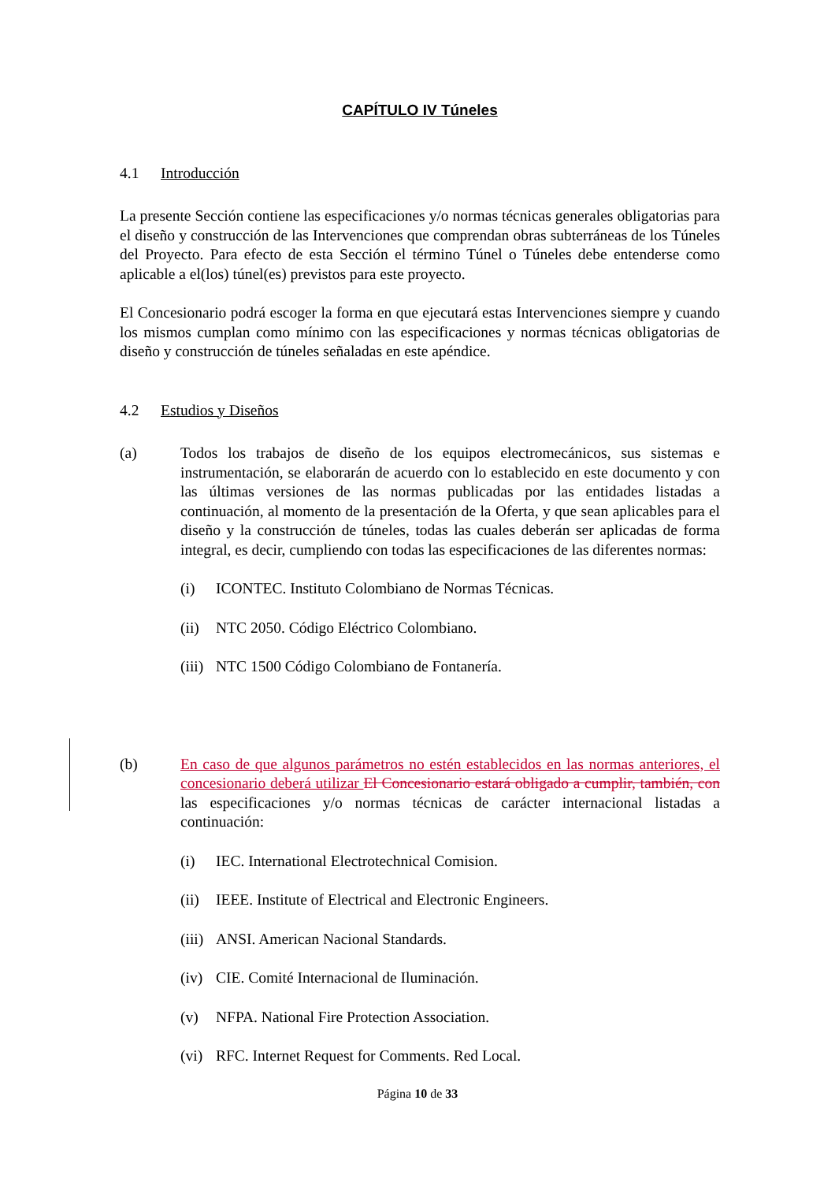CAPÍTULO IV Túneles
4.1 Introducción
La presente Sección contiene las especificaciones y/o normas técnicas generales obligatorias para el diseño y construcción de las Intervenciones que comprendan obras subterráneas de los Túneles del Proyecto. Para efecto de esta Sección el término Túnel o Túneles debe entenderse como aplicable a el(los) túnel(es) previstos para este proyecto.
El Concesionario podrá escoger la forma en que ejecutará estas Intervenciones siempre y cuando los mismos cumplan como mínimo con las especificaciones y normas técnicas obligatorias de diseño y construcción de túneles señaladas en este apéndice.
4.2 Estudios y Diseños
(a) Todos los trabajos de diseño de los equipos electromecánicos, sus sistemas e instrumentación, se elaborarán de acuerdo con lo establecido en este documento y con las últimas versiones de las normas publicadas por las entidades listadas a continuación, al momento de la presentación de la Oferta, y que sean aplicables para el diseño y la construcción de túneles, todas las cuales deberán ser aplicadas de forma integral, es decir, cumpliendo con todas las especificaciones de las diferentes normas:
(i) ICONTEC. Instituto Colombiano de Normas Técnicas.
(ii)
NTC 2050. Código Eléctrico Colombiano.
(iii)
NTC 1500 Código Colombiano de Fontanería.
(b) En caso de que algunos parámetros no estén establecidos en las normas anteriores, el concesionario deberá utilizar El Concesionario estará obligado a cumplir, también, con las especificaciones y/o normas técnicas de carácter internacional listadas a continuación:
(i) IEC. International Electrotechnical Comision.
(ii)
IEEE. Institute of Electrical and Electronic Engineers.
(iii)
ANSI. American Nacional Standards.
(iv)
CIE. Comité Internacional de Iluminación.
(v) NFPA. National Fire Protection Association.
(vi)
RFC. Internet Request for Comments. Red Local.
Página 10 de 33